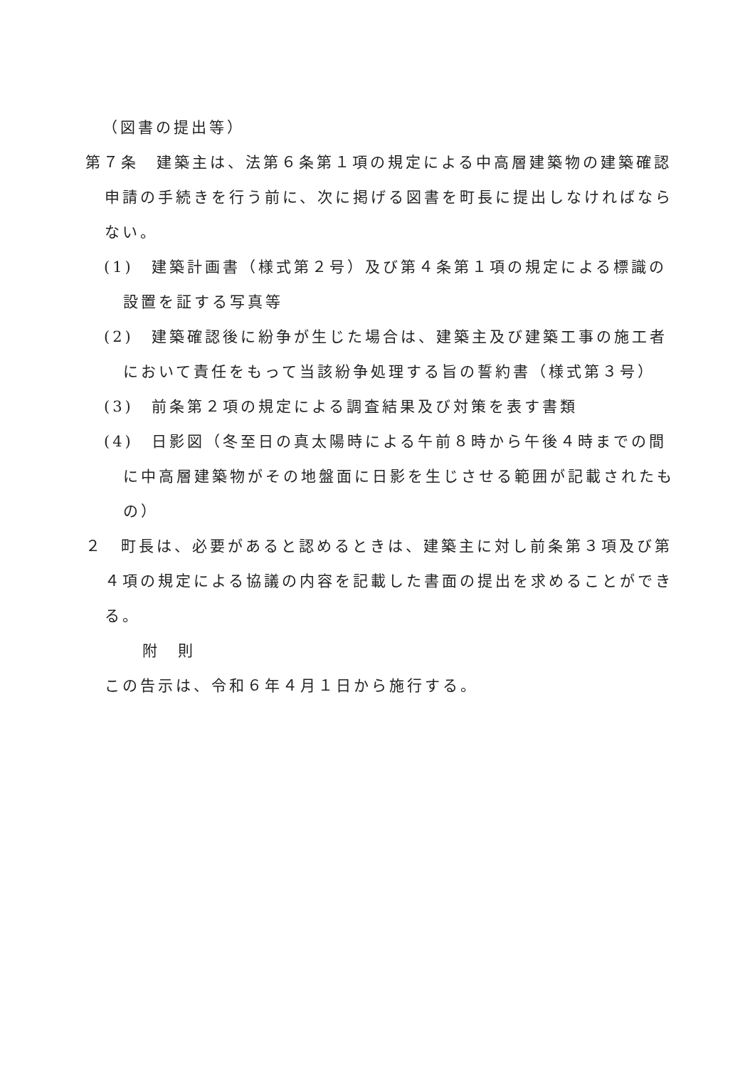（図書の提出等）
第７条　建築主は、法第６条第１項の規定による中高層建築物の建築確認申請の手続きを行う前に、次に掲げる図書を町長に提出しなければならない。
(1)　建築計画書（様式第２号）及び第４条第１項の規定による標識の設置を証する写真等
(2)　建築確認後に紛争が生じた場合は、建築主及び建築工事の施工者において責任をもって当該紛争処理する旨の誓約書（様式第３号）
(3)　前条第２項の規定による調査結果及び対策を表す書類
(4)　日影図（冬至日の真太陽時による午前８時から午後４時までの間に中高層建築物がその地盤面に日影を生じさせる範囲が記載されたもの）
２　町長は、必要があると認めるときは、建築主に対し前条第３項及び第４項の規定による協議の内容を記載した書面の提出を求めることができる。
附　則
この告示は、令和６年４月１日から施行する。